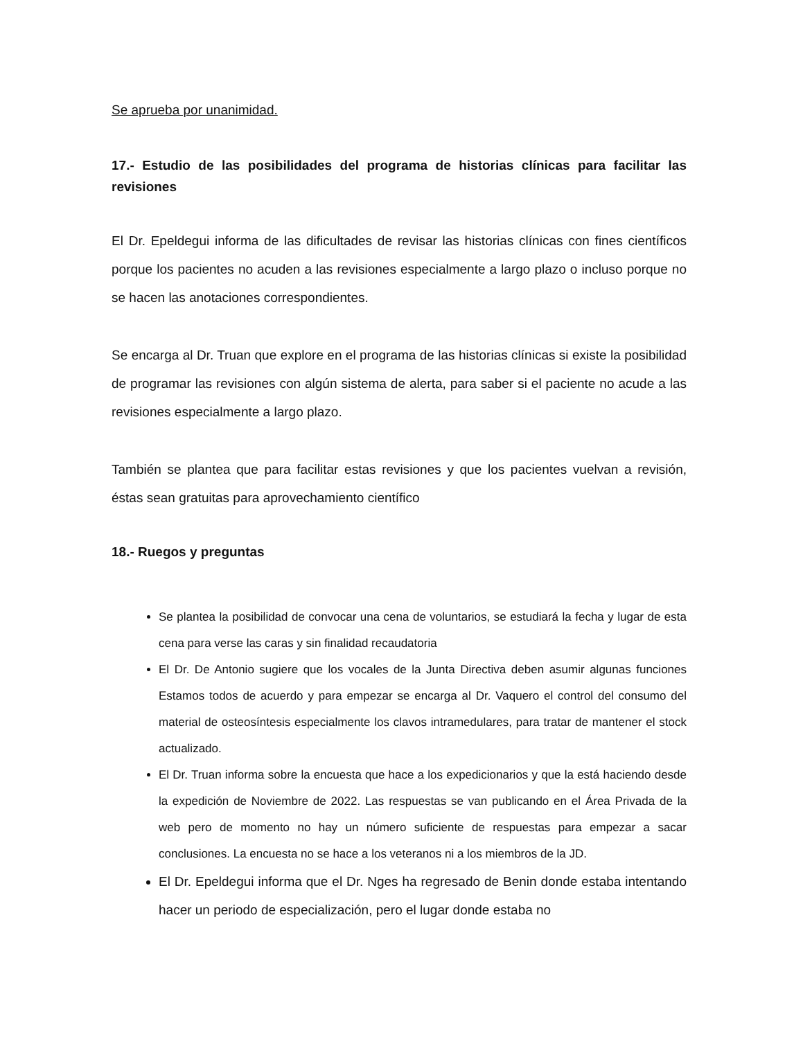Se aprueba por unanimidad.
17.- Estudio de las posibilidades del programa de historias clínicas para facilitar las revisiones
El Dr. Epeldegui informa de las dificultades de revisar las historias clínicas con fines científicos porque los pacientes no acuden a las revisiones especialmente a largo plazo o incluso porque no se hacen las anotaciones correspondientes.
Se encarga al Dr. Truan que explore en el programa de las historias clínicas si existe la posibilidad de programar las revisiones con algún sistema de alerta, para saber si el paciente no acude a las revisiones especialmente a largo plazo.
También se plantea que para facilitar estas revisiones y que los pacientes vuelvan a revisión, éstas sean gratuitas para aprovechamiento científico
18.- Ruegos y preguntas
Se plantea la posibilidad de convocar una cena de voluntarios, se estudiará la fecha y lugar de esta cena para verse las caras y sin finalidad recaudatoria
El Dr. De Antonio sugiere que los vocales de la Junta Directiva deben asumir algunas funciones Estamos todos de acuerdo y para empezar se encarga al Dr. Vaquero el control del consumo del material de osteosíntesis especialmente los clavos intramedulares, para tratar de mantener el stock actualizado.
El Dr. Truan informa sobre la encuesta que hace a los expedicionarios y que la está haciendo desde la expedición de Noviembre de 2022. Las respuestas se van publicando en el Área Privada de la web pero de momento no hay un número suficiente de respuestas para empezar a sacar conclusiones. La encuesta no se hace a los veteranos ni a los miembros de la JD.
El Dr. Epeldegui informa que el Dr. Nges ha regresado de Benin donde estaba intentando hacer un periodo de especialización, pero el lugar donde estaba no